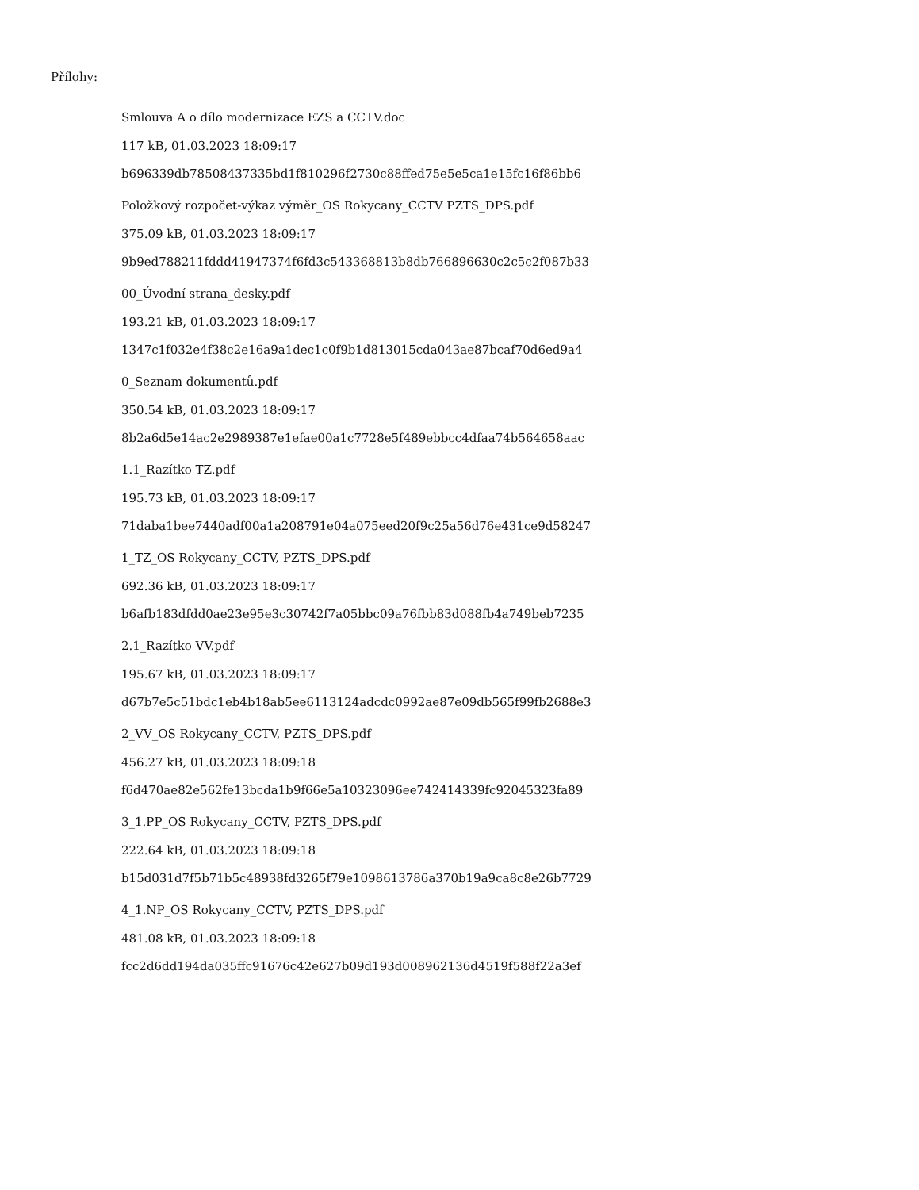Přílohy:
Smlouva A o dílo modernizace EZS a CCTV.doc
117 kB, 01.03.2023 18:09:17
b696339db78508437335bd1f810296f2730c88ffed75e5e5ca1e15fc16f86bb6
Položkový rozpočet-výkaz výměr_OS Rokycany_CCTV PZTS_DPS.pdf
375.09 kB, 01.03.2023 18:09:17
9b9ed788211fddd41947374f6fd3c543368813b8db766896630c2c5c2f087b33
00_Úvodní strana_desky.pdf
193.21 kB, 01.03.2023 18:09:17
1347c1f032e4f38c2e16a9a1dec1c0f9b1d813015cda043ae87bcaf70d6ed9a4
0_Seznam dokumentů.pdf
350.54 kB, 01.03.2023 18:09:17
8b2a6d5e14ac2e2989387e1efae00a1c7728e5f489ebbcc4dfaa74b564658aac
1.1_Razítko TZ.pdf
195.73 kB, 01.03.2023 18:09:17
71daba1bee7440adf00a1a208791e04a075eed20f9c25a56d76e431ce9d58247
1_TZ_OS Rokycany_CCTV, PZTS_DPS.pdf
692.36 kB, 01.03.2023 18:09:17
b6afb183dfdd0ae23e95e3c30742f7a05bbc09a76fbb83d088fb4a749beb7235
2.1_Razítko VV.pdf
195.67 kB, 01.03.2023 18:09:17
d67b7e5c51bdc1eb4b18ab5ee6113124adcdc0992ae87e09db565f99fb2688e3
2_VV_OS Rokycany_CCTV, PZTS_DPS.pdf
456.27 kB, 01.03.2023 18:09:18
f6d470ae82e562fe13bcda1b9f66e5a10323096ee742414339fc92045323fa89
3_1.PP_OS Rokycany_CCTV, PZTS_DPS.pdf
222.64 kB, 01.03.2023 18:09:18
b15d031d7f5b71b5c48938fd3265f79e1098613786a370b19a9ca8c8e26b7729
4_1.NP_OS Rokycany_CCTV, PZTS_DPS.pdf
481.08 kB, 01.03.2023 18:09:18
fcc2d6dd194da035ffc91676c42e627b09d193d008962136d4519f588f22a3ef